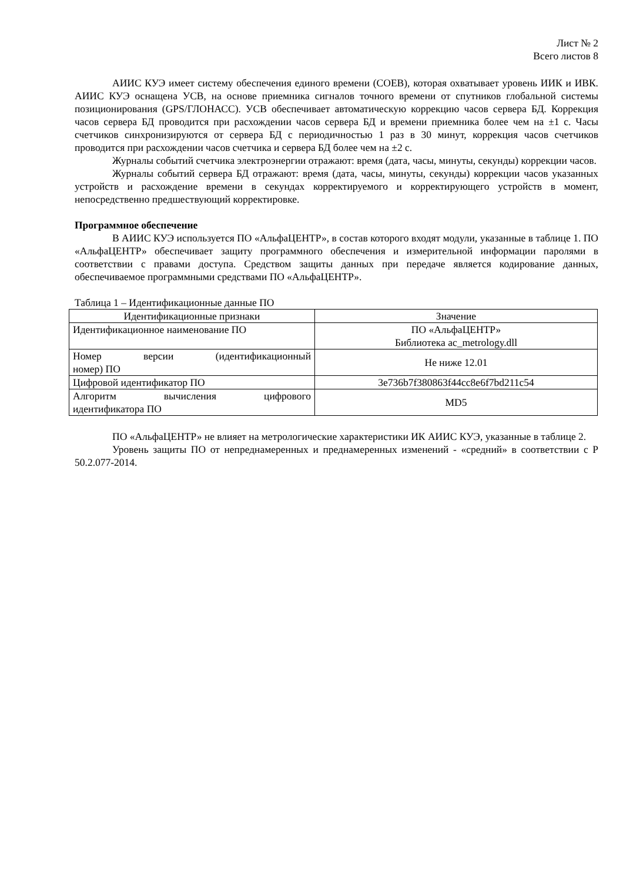Лист № 2
Всего листов 8
АИИС КУЭ имеет систему обеспечения единого времени (СОЕВ), которая охватывает уровень ИИК и ИВК. АИИС КУЭ оснащена УСВ, на основе приемника сигналов точного времени от спутников глобальной системы позиционирования (GPS/ГЛОНАСС). УСВ обеспечивает автоматическую коррекцию часов сервера БД. Коррекция часов сервера БД проводится при расхождении часов сервера БД и времени приемника более чем на ±1 с. Часы счетчиков синхронизируются от сервера БД с периодичностью 1 раз в 30 минут, коррекция часов счетчиков проводится при расхождении часов счетчика и сервера БД более чем на ±2 с.
Журналы событий счетчика электроэнергии отражают: время (дата, часы, минуты, секунды) коррекции часов.
Журналы событий сервера БД отражают: время (дата, часы, минуты, секунды) коррекции часов указанных устройств и расхождение времени в секундах корректируемого и корректирующего устройств в момент, непосредственно предшествующий корректировке.
Программное обеспечение
В АИИС КУЭ используется ПО «АльфаЦЕНТР», в состав которого входят модули, указанные в таблице 1. ПО «АльфаЦЕНТР» обеспечивает защиту программного обеспечения и измерительной информации паролями в соответствии с правами доступа. Средством защиты данных при передаче является кодирование данных, обеспечиваемое программными средствами ПО «АльфаЦЕНТР».
Таблица 1 – Идентификационные данные ПО
| Идентификационные признаки | Значение |
| --- | --- |
| Идентификационное наименование ПО | ПО «АльфаЦЕНТР» Библиотека ac_metrology.dll |
| Номер версии (идентификационный номер) ПО | Не ниже 12.01 |
| Цифровой идентификатор ПО | 3e736b7f380863f44cc8e6f7bd211c54 |
| Алгоритм вычисления цифрового идентификатора ПО | MD5 |
ПО «АльфаЦЕНТР» не влияет на метрологические характеристики ИК АИИС КУЭ, указанные в таблице 2.
Уровень защиты ПО от непреднамеренных и преднамеренных изменений - «средний» в соответствии с Р 50.2.077-2014.